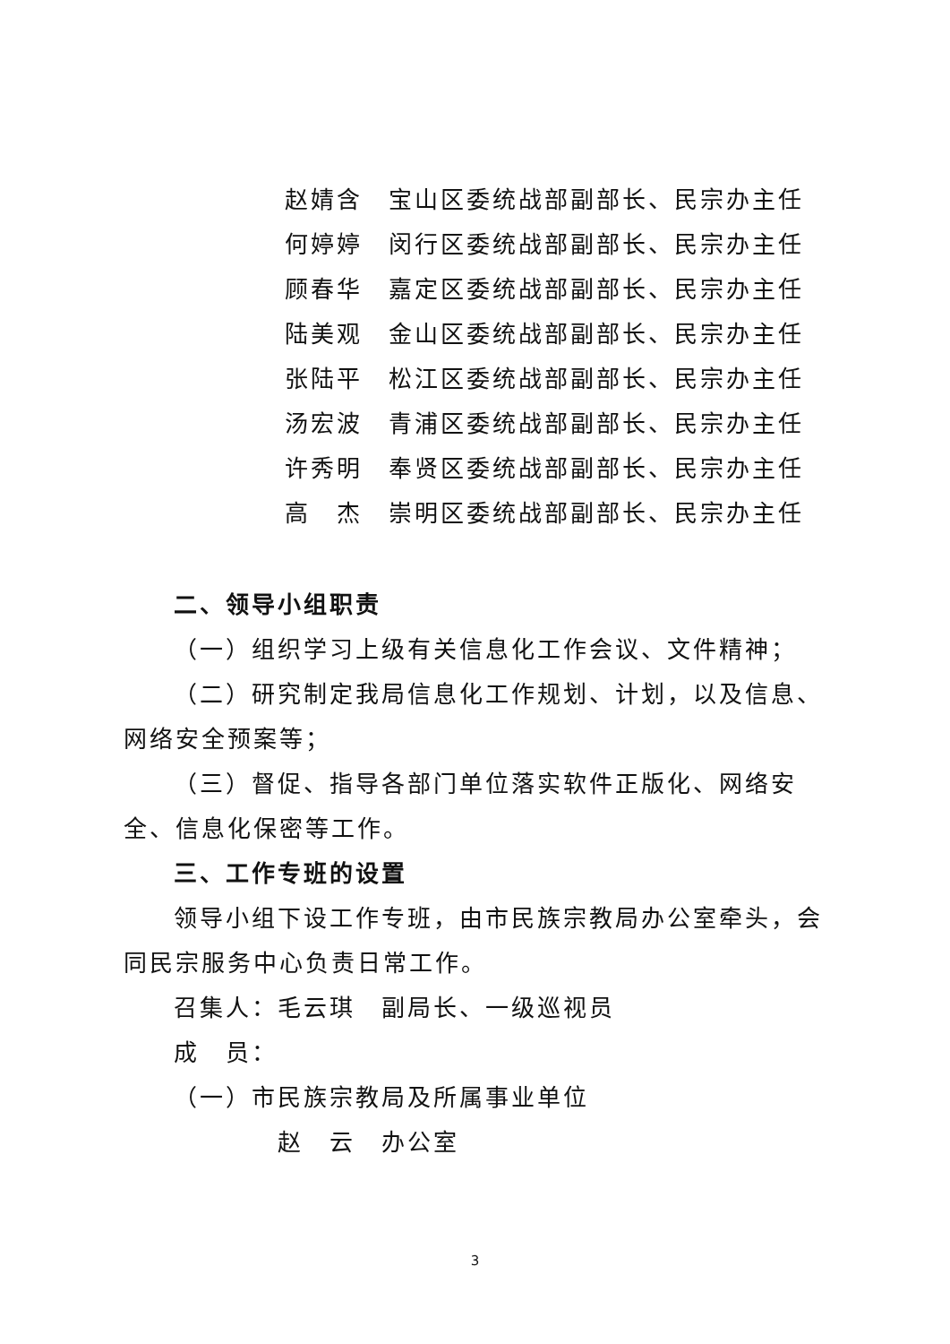赵婧含 宝山区委统战部副部长、民宗办主任
何婷婷 闵行区委统战部副部长、民宗办主任
顾春华 嘉定区委统战部副部长、民宗办主任
陆美观 金山区委统战部副部长、民宗办主任
张陆平 松江区委统战部副部长、民宗办主任
汤宏波 青浦区委统战部副部长、民宗办主任
许秀明 奉贤区委统战部副部长、民宗办主任
高　杰 崇明区委统战部副部长、民宗办主任
二、领导小组职责
（一）组织学习上级有关信息化工作会议、文件精神；
（二）研究制定我局信息化工作规划、计划，以及信息、网络安全预案等；
（三）督促、指导各部门单位落实软件正版化、网络安全、信息化保密等工作。
三、工作专班的设置
领导小组下设工作专班，由市民族宗教局办公室牵头，会同民宗服务中心负责日常工作。
召集人：毛云琪　副局长、一级巡视员
成　员：
（一）市民族宗教局及所属事业单位
赵　云　办公室
3